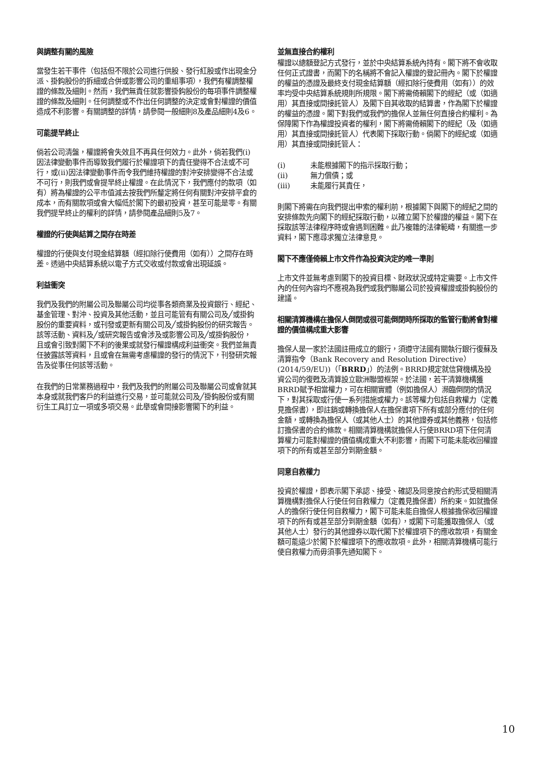與調整有關的風險
當發生若干事件（包括但不限於公司進行供股、發行紅股或作出現金分派、掛鈎股份的拆細或合併或影響公司的重組事項），我們有權調整權證的條款及細則。然而，我們無責任就影響掛鈎股份的每項事件調整權證的條款及細則。任何調整或不作出任何調整的決定或會對權證的價值造成不利影響。有關調整的詳情，請參閱一般細則8及產品細則4及6。
可能提早終止
倘若公司清盤，權證將會失效且不再具任何效力。此外，倘若我們(i)因法律變動事件而導致我們履行於權證項下的責任變得不合法或不可行，或(ii)因法律變動事件而令我們維持權證的對沖安排變得不合法或不可行，則我們或會提早終止權證。在此情況下，我們應付的款項（如有）將為權證的公平市值減去按我們所釐定將任何有關對沖安排平倉的成本，而有關款項或會大幅低於閣下的最初投資，甚至可能是零。有關我們提早終止的權利的詳情，請參閱產品細則5及7。
權證的行使與結算之間存在時差
權證的行使與支付現金結算額（經扣除行使費用（如有））之間存在時差。透過中央結算系統以電子方式交收或付款或會出現延誤。
利益衝突
我們及我們的附屬公司及聯屬公司均從事各類商業及投資銀行、經紀、基金管理、對沖、投資及其他活動，並且可能管有有關公司及╱或掛鈎股份的重要資料，或刊發或更新有關公司及╱或掛鈎股份的研究報告。該等活動、資料及╱或研究報告或會涉及或影響公司及╱或掛鈎股份，且或會引致對閣下不利的後果或就發行權證構成利益衝突。我們並無責任披露該等資料，且或會在無需考慮權證的發行的情況下，刊發研究報告及從事任何該等活動。
在我們的日常業務過程中，我們及我們的附屬公司及聯屬公司或會就其本身或就我們客戶的利益進行交易，並可能就公司及╱掛鈎股份或有關衍生工具訂立一項或多項交易。此舉或會間接影響閣下的利益。
並無直接合約權利
權證以總額登記方式發行，並於中央結算系統內持有。閣下將不會收取任何正式證書，而閣下的名稱將不會記入權證的登記冊內。閣下於權證的權益的憑證及最終支付現金結算額（經扣除行使費用（如有））的效率均受中央結算系統規則所規限。閣下將需倚賴閣下的經紀（或（如適用）其直接或間接託管人）及閣下自其收取的結算書，作為閣下於權證的權益的憑證。閣下對我們或我們的擔保人並無任何直接合約權利。為保障閣下作為權證投資者的權利，閣下將需倚賴閣下的經紀（及（如適用）其直接或間接託管人）代表閣下採取行動。倘閣下的經紀或（如適用）其直接或間接託管人：
| (i) | 未能根據閣下的指示採取行動； |
| (ii) | 無力償債；或 |
| (iii) | 未能履行其責任， |
則閣下將需在向我們提出申索的權利前，根據閣下與閣下的經紀之間的安排條款先向閣下的經紀採取行動，以確立閣下於權證的權益。閣下在採取該等法律程序時或會遇到困難。此乃複雜的法律範疇，有關進一步資料，閣下應尋求獨立法律意見。
閣下不應僅倚賴上市文件作為投資決定的唯一準則
上市文件並無考慮到閣下的投資目標、財政狀況或特定需要。上市文件內的任何內容均不應視為我們或我們聯屬公司於投資權證或掛鈎股份的建議。
相關清算機構在擔保人倒閉或很可能倒閉時所採取的監管行動將會對權證的價值構成重大影響
擔保人是一家於法國註冊成立的銀行，須遵守法國有關執行銀行復蘇及清算指令（Bank Recovery and Resolution Directive）(2014/59/EU))（「BRRD」）的法例。BRRD規定就信貸機構及投資公司的復甦及清算設立歐洲聯盟框架。於法國，若干清算機構獲BRRD賦予相當權力，可在相關實體（例如擔保人）瀕臨倒閉的情況下，對其採取或行使一系列措施或權力。該等權力包括自救權力（定義見擔保書），即註銷或轉換擔保人在擔保書項下所有或部分應付的任何金額，或轉換為擔保人（或其他人士）的其他證券或其他義務，包括修訂擔保書的合約條款。相關清算機構就擔保人行使BRRD項下任何清算權力可能對權證的價值構成重大不利影響，而閣下可能未能收回權證項下的所有或甚至部分到期金額。
同意自救權力
投資於權證，即表示閣下承認、接受、確認及同意按合約形式受相關清算機構對擔保人行使任何自救權力（定義見擔保書）所約束。如就擔保人的擔保行使任何自救權力，閣下可能未能自擔保人根據擔保收回權證項下的所有或甚至部分到期金額（如有），或閣下可能獲取擔保人（或其他人士）發行的其他證券以取代閣下於權證項下的應收款項，有關金額可能遠少於閣下於權證項下的應收款項。此外，相關清算機構可能行使自救權力而毋須事先通知閣下。
10